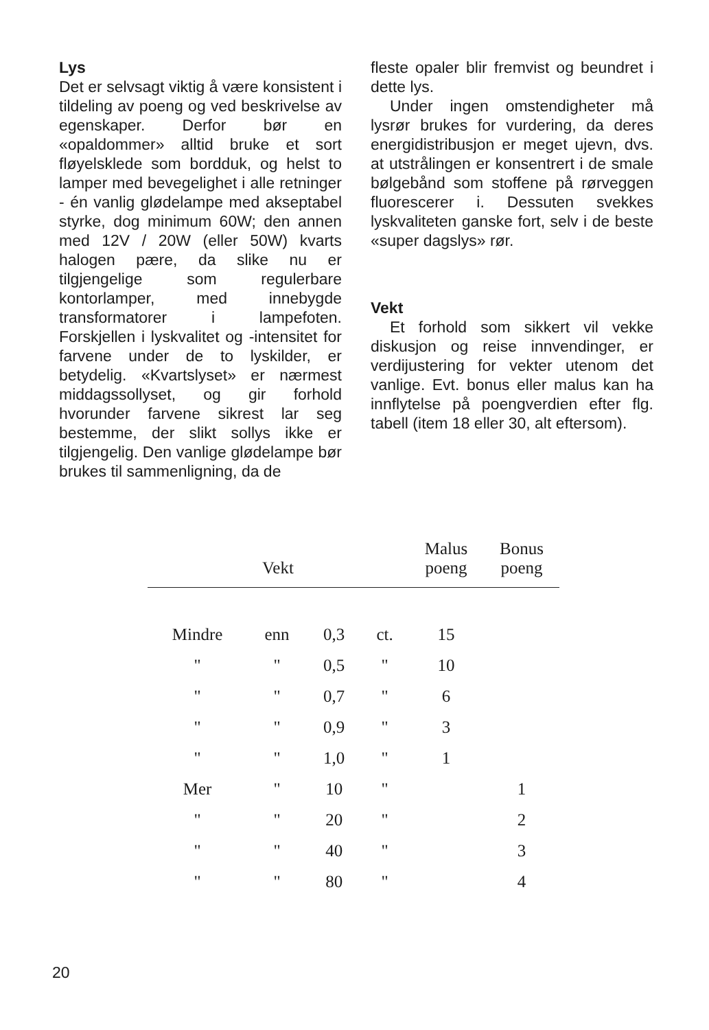Lys
Det er selvsagt viktig å være konsistent i tildeling av poeng og ved beskrivelse av egenskaper. Derfor bør en «opaldommer» alltid bruke et sort fløyelsklede som bordduk, og helst to lamper med bevegelighet i alle retninger - én vanlig glødelampe med akseptabel styrke, dog minimum 60W; den annen med 12V / 20W (eller 50W) kvarts halogen pære, da slike nu er tilgjengelige som regulerbare kontorlamper, med innebygde transformatorer i lampefoten. Forskjellen i lyskvalitet og -intensitet for farvene under de to lyskilder, er betydelig. «Kvartslyset» er nærmest middagssollyset, og gir forhold hvorunder farvene sikrest lar seg bestemme, der slikt sollys ikke er tilgjengelig. Den vanlige glødelampe bør brukes til sammenligning, da de
fleste opaler blir fremvist og beundret i dette lys.
Under ingen omstendigheter må lysrør brukes for vurdering, da deres energidistribusjon er meget ujevn, dvs. at utstrålingen er konsentrert i de smale bølgebånd som stoffene på rørveggen fluorescerer i. Dessuten svekkes lyskvaliteten ganske fort, selv i de beste «super dagslys» rør.
Vekt
Et forhold som sikkert vil vekke diskusjon og reise innvendinger, er verdijustering for vekter utenom det vanlige. Evt. bonus eller malus kan ha innflytelse på poengverdien efter flg. tabell (item 18 eller 30, alt eftersom).
| Vekt | | | | Malus poeng | Bonus poeng |
| --- | --- | --- | --- | --- | --- |
| Mindre | enn | 0,3 | ct. | 15 | |
| " | " | 0,5 | " | 10 | |
| " | " | 0,7 | " | 6 | |
| " | " | 0,9 | " | 3 | |
| " | " | 1,0 | " | 1 | |
| Mer | " | 10 | " | | 1 |
| " | " | 20 | " | | 2 |
| " | " | 40 | " | | 3 |
| " | " | 80 | " | | 4 |
20